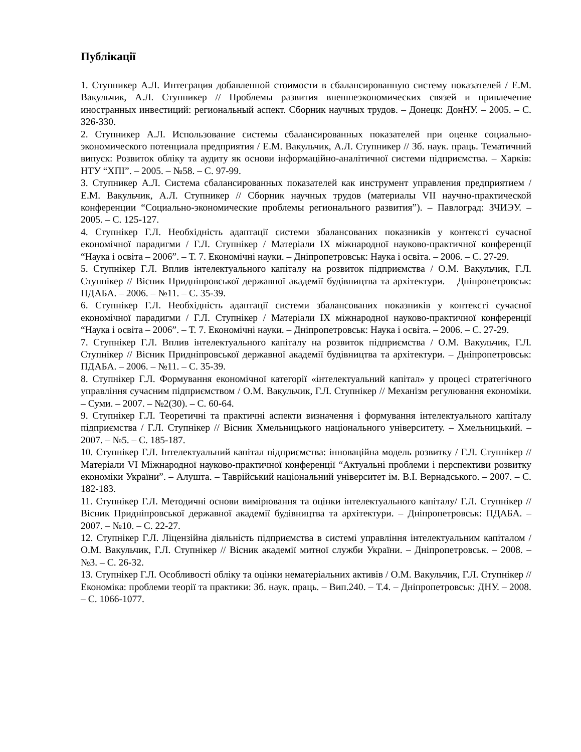Публікації
1. Ступникер А.Л. Интеграция добавленной стоимости в сбалансированную систему показателей / Е.М. Вакульчик, А.Л. Ступникер // Проблемы развития внешнеэкономических связей и привлечение иностранных инвестиций: региональный аспект. Сборник научных трудов. – Донецк: ДонНУ. – 2005. – С. 326-330.
2. Ступникер А.Л. Использование системы сбалансированных показателей при оценке социально-экономического потенциала предприятия / Е.М. Вакульчик, А.Л. Ступникер // Зб. наук. праць. Тематичний випуск: Розвиток обліку та аудиту як основи інформаційно-аналітичної системи підприємства. – Харків: НТУ “ХПІ”. – 2005. – №58. – С. 97-99.
3. Ступникер А.Л. Система сбалансированных показателей как инструмент управления предприятием / Е.М. Вакульчик, А.Л. Ступникер // Сборник научных трудов (материалы VII научно-практической конференции “Социально-экономические проблемы регионального развития”). – Павлоград: ЗЧИЭУ. – 2005. – С. 125-127.
4. Ступнікер Г.Л. Необхідність адаптації системи збалансованих показників у контексті сучасної економічної парадигми / Г.Л. Ступнікер / Матеріали IX міжнародної науково-практичної конференції “Наука і освіта – 2006”. – Т. 7. Економічні науки. – Дніпропетровськ: Наука і освіта. – 2006. – С. 27-29.
5. Ступнікер Г.Л. Вплив інтелектуального капіталу на розвиток підприємства / О.М. Вакульчик, Г.Л. Ступнікер // Вісник Придніпровської державної академії будівництва та архітектури. – Дніпропетровськ: ПДАБА. – 2006. – №11. – С. 35-39.
6. Ступнікер Г.Л. Необхідність адаптації системи збалансованих показників у контексті сучасної економічної парадигми / Г.Л. Ступнікер / Матеріали IX міжнародної науково-практичної конференції “Наука і освіта – 2006”. – Т. 7. Економічні науки. – Дніпропетровськ: Наука і освіта. – 2006. – С. 27-29.
7. Ступнікер Г.Л. Вплив інтелектуального капіталу на розвиток підприємства / О.М. Вакульчик, Г.Л. Ступнікер // Вісник Придніпровської державної академії будівництва та архітектури. – Дніпропетровськ: ПДАБА. – 2006. – №11. – С. 35-39.
8. Ступнікер Г.Л. Формування економічної категорії «інтелектуальний капітал» у процесі стратегічного управління сучасним підприємством / О.М. Вакульчик, Г.Л. Ступнікер // Механізм регулювання економіки. – Суми. – 2007. – №2(30). – С. 60-64.
9. Ступнікер Г.Л. Теоретичні та практичні аспекти визначення і формування інтелектуального капіталу підприємства / Г.Л. Ступнікер // Вісник Хмельницького національного університету. – Хмельницький. – 2007. – №5. – С. 185-187.
10. Ступнікер Г.Л. Інтелектуальний капітал підприємства: інноваційна модель розвитку / Г.Л. Ступнікер // Матеріали VI Міжнародної науково-практичної конференції “Актуальні проблеми і перспективи розвитку економіки України”. – Алушта. – Таврійський національний університет ім. В.І. Вернадського. – 2007. – С. 182-183.
11. Ступнікер Г.Л. Методичні основи вимірювання та оцінки інтелектуального капіталу/ Г.Л. Ступнікер // Вісник Придніпровської державної академії будівництва та архітектури. – Дніпропетровськ: ПДАБА. – 2007. – №10. – С. 22-27.
12. Ступнікер Г.Л. Ліцензійна діяльність підприємства в системі управління інтелектуальним капіталом / О.М. Вакульчик, Г.Л. Ступнікер // Вісник академії митної служби України. – Дніпропетровськ. – 2008. – №3. – С. 26-32.
13. Ступнікер Г.Л. Особливості обліку та оцінки нематеріальних активів / О.М. Вакульчик, Г.Л. Ступнікер // Економіка: проблеми теорії та практики: Зб. наук. праць. – Вип.240. – Т.4. – Дніпропетровськ: ДНУ. – 2008. – С. 1066-1077.